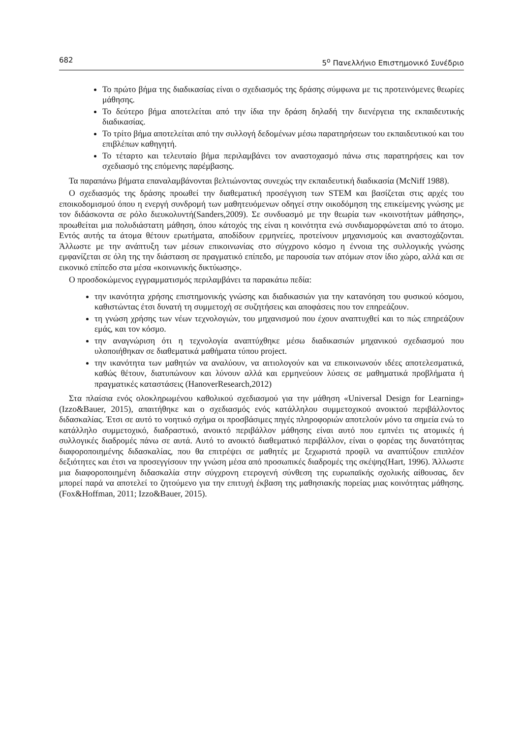682 5<sup>ο</sup> Πανελλήνιο Επιστημονικό Συνέδριο
Το πρώτο βήμα της διαδικασίας είναι ο σχεδιασμός της δράσης σύμφωνα με τις προτεινόμενες θεωρίες μάθησης.
Το δεύτερο βήμα αποτελείται από την ίδια την δράση δηλαδή την διενέργεια της εκπαιδευτικής διαδικασίας.
Το τρίτο βήμα αποτελείται από την συλλογή δεδομένων μέσω παρατηρήσεων του εκπαιδευτικού και του επιβλέπων καθηγητή.
Το τέταρτο και τελευταίο βήμα περιλαμβάνει τον αναστοχασμό πάνω στις παρατηρήσεις και τον σχεδιασμό της επόμενης παρέμβασης.
Τα παραπάνω βήματα επαναλαμβάνονται βελτιώνοντας συνεχώς την εκπαιδευτική διαδικασία (McNiff 1988).
Ο σχεδιασμός της δράσης προωθεί την διαθεματική προσέγγιση των STEM και βασίζεται στις αρχές του εποικοδομισμού όπου η ενεργή συνδρομή των μαθητευόμενων οδηγεί στην οικοδόμηση της επικείμενης γνώσης με τον διδάσκοντα σε ρόλο διευκολυντή(Sanders,2009). Σε συνδυασμό με την θεωρία των «κοινοτήτων μάθησης», προωθείται μια πολυδιάστατη μάθηση, όπου κάτοχός της είναι η κοινότητα ενώ συνδιαμορφώνεται από το άτομο. Εντός αυτής τα άτομα θέτουν ερωτήματα, αποδίδουν ερμηνείες, προτείνουν μηχανισμούς και αναστοχάζονται. Άλλωστε με την ανάπτυξη των μέσων επικοινωνίας στο σύγχρονο κόσμο η έννοια της συλλογικής γνώσης εμφανίζεται σε όλη της την διάσταση σε πραγματικό επίπεδο, με παρουσία των ατόμων στον ίδιο χώρο, αλλά και σε εικονικό επίπεδο στα μέσα «κοινωνικής δικτύωσης».
Ο προσδοκώμενος εγγραμματισμός περιλαμβάνει τα παρακάτω πεδία:
την ικανότητα χρήσης επιστημονικής γνώσης και διαδικασιών για την κατανόηση του φυσικού κόσμου, καθιστώντας έτσι δυνατή τη συμμετοχή σε συζητήσεις και αποφάσεις που τον επηρεάζουν.
τη γνώση χρήσης των νέων τεχνολογιών, του μηχανισμού που έχουν αναπτυχθεί και το πώς επηρεάζουν εμάς, και τον κόσμο.
την αναγνώριση ότι η τεχνολογία αναπτύχθηκε μέσω διαδικασιών μηχανικού σχεδιασμού που υλοποιήθηκαν σε διαθεματικά μαθήματα τύπου project.
την ικανότητα των μαθητών να αναλύουν, να αιτιολογούν και να επικοινωνούν ιδέες αποτελεσματικά, καθώς θέτουν, διατυπώνουν και λύνουν αλλά και ερμηνεύουν λύσεις σε μαθηματικά προβλήματα ή πραγματικές καταστάσεις (HanoverResearch,2012)
Στα πλαίσια ενός ολοκληρωμένου καθολικού σχεδιασμού για την μάθηση «Universal Design for Learning» (Izzo&Bauer, 2015), απαιτήθηκε και ο σχεδιασμός ενός κατάλληλου συμμετοχικού ανοικτού περιβάλλοντος διδασκαλίας. Έτσι σε αυτό το νοητικό σχήμα οι προσβάσιμες πηγές πληροφοριών αποτελούν μόνο τα σημεία ενώ το κατάλληλο συμμετοχικό, διαδραστικό, ανοικτό περιβάλλον μάθησης είναι αυτό που εμπνέει τις ατομικές ή συλλογικές διαδρομές πάνω σε αυτά. Αυτό το ανοικτό διαθεματικό περιβάλλον, είναι ο φορέας της δυνατότητας διαφοροποιημένης διδασκαλίας, που θα επιτρέψει σε μαθητές με ξεχωριστά προφίλ να αναπτύξουν επιπλέον δεξιότητες και έτσι να προσεγγίσουν την γνώση μέσα από προσωπικές διαδρομές της σκέψης(Hart, 1996). Άλλωστε μια διαφοροποιημένη διδασκαλία στην σύγχρονη ετερογενή σύνθεση της ευρωπαϊκής σχολικής αίθουσας, δεν μπορεί παρά να αποτελεί το ζητούμενο για την επιτυχή έκβαση της μαθησιακής πορείας μιας κοινότητας μάθησης. (Fox&Hoffman, 2011; Izzo&Bauer, 2015).